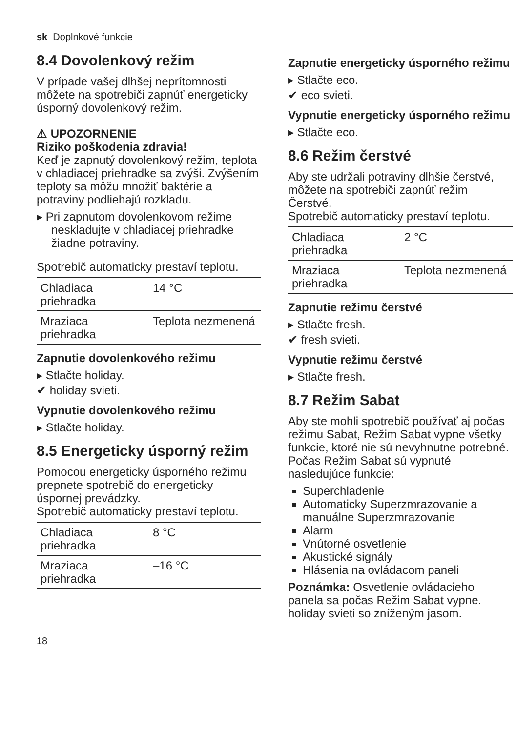sk Doplnkové funkcie
8.4 Dovolenkový režim
V prípade vašej dlhšej neprítomnosti môžete na spotrebiči zapnúť energeticky úsporný dovolenkový režim.
⚠ UPOZORNENIE
Riziko poškodenia zdravia!
Keď je zapnutý dovolenkový režim, teplota v chladiacej priehradke sa zvýši. Zvýšením teploty sa môžu množiť baktérie a potraviny podliehajú rozkladu.
▸ Pri zapnutom dovolenkovom režime neskladujte v chladiacej priehradke žiadne potraviny.
Spotrebič automaticky prestaví teplotu.
| Chladiaca priehradka | 14 °C |
| Mraziaca priehradka | Teplota nezmenená |
Zapnutie dovolenkového režimu
▸ Stlačte holiday.
✔ holiday svieti.
Vypnutie dovolenkového režimu
▸ Stlačte holiday.
8.5 Energeticky úsporný režim
Pomocou energeticky úsporného režimu prepnete spotrebič do energeticky úspornej prevádzky.
Spotrebič automaticky prestaví teplotu.
| Chladiaca priehradka | 8 °C |
| Mraziaca priehradka | –16 °C |
Zapnutie energeticky úsporného režimu
▸ Stlačte eco.
✔ eco svieti.
Vypnutie energeticky úsporného režimu
▸ Stlačte eco.
8.6 Režim čerstvé
Aby ste udržali potraviny dlhšie čerstvé, môžete na spotrebiči zapnúť režim Čerstvé.
Spotrebič automaticky prestaví teplotu.
| Chladiaca priehradka | 2 °C |
| Mraziaca priehradka | Teplota nezmenená |
Zapnutie režimu čerstvé
▸ Stlačte fresh.
✔ fresh svieti.
Vypnutie režimu čerstvé
▸ Stlačte fresh.
8.7 Režim Sabat
Aby ste mohli spotrebič používať aj počas režimu Sabat, Režim Sabat vypne všetky funkcie, ktoré nie sú nevyhnutne potrebné.
Počas Režim Sabat sú vypnuté nasledujúce funkcie:
Superchladenie
Automaticky Superzmrazovanie a manuálne Superzmrazovanie
Alarm
Vnútorné osvetlenie
Akustické signály
Hlásenia na ovládacom paneli
Poznámka: Osvetlenie ovládacieho panela sa počas Režim Sabat vypne. holiday svieti so zníženým jasom.
18